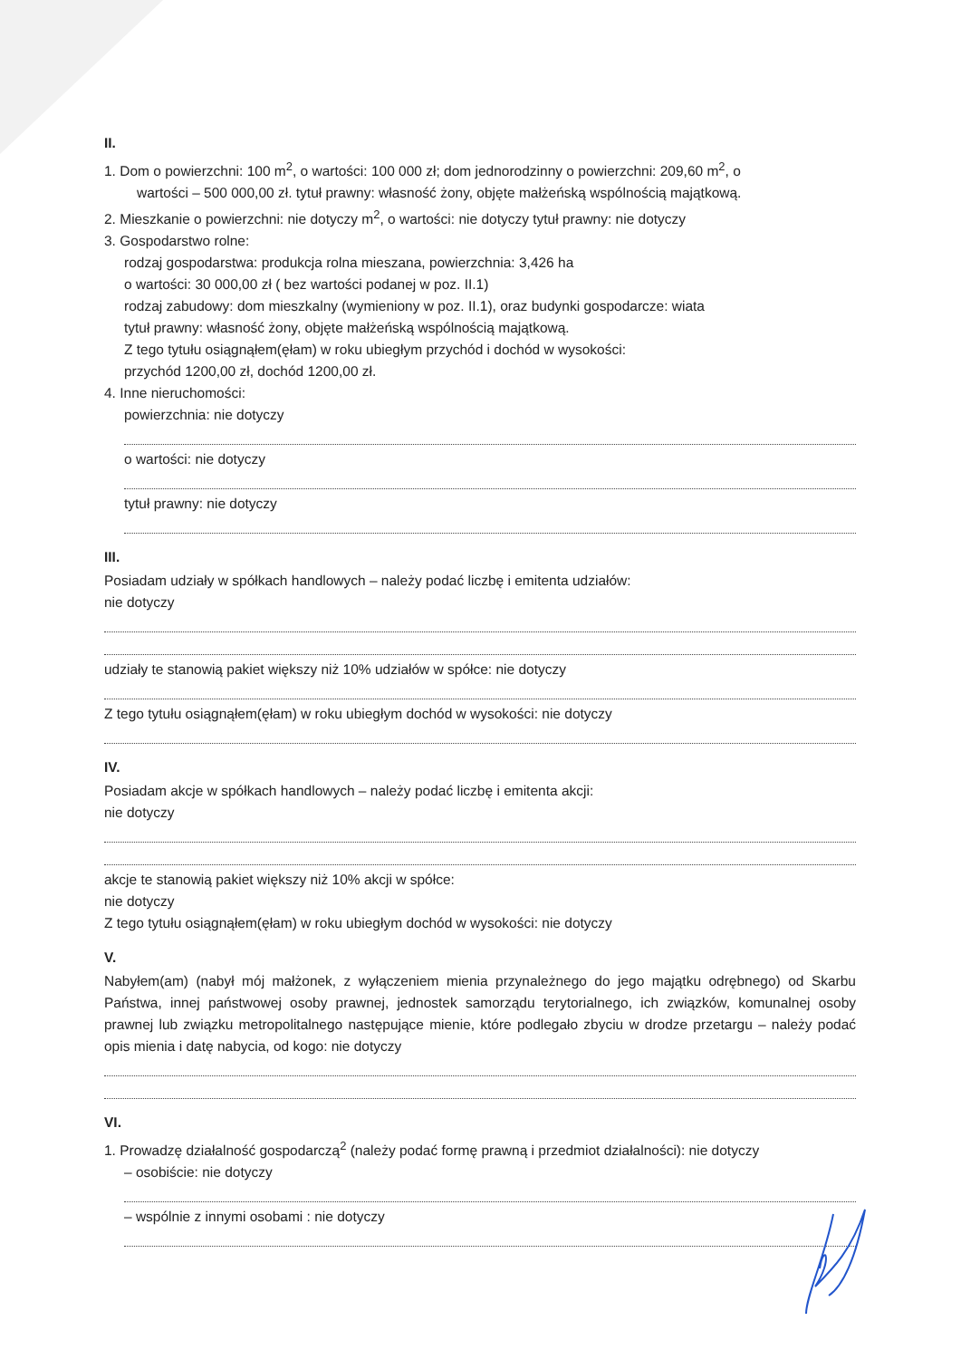II.
1. Dom o powierzchni: 100 m<sup>2</sup>, o wartości: 100 000 zł; dom jednorodzinny o powierzchni: 209,60 m<sup>2</sup>, o
wartości – 500 000,00 zł. tytuł prawny: własność żony, objęte małżeńską wspólnością majątkową.
2. Mieszkanie o powierzchni: nie dotyczy m<sup>2</sup>, o wartości: nie dotyczy tytuł prawny: nie dotyczy
3. Gospodarstwo rolne:
rodzaj gospodarstwa: produkcja rolna mieszana, powierzchnia: 3,426 ha
o wartości: 30 000,00 zł ( bez wartości podanej w poz. II.1)
rodzaj zabudowy: dom mieszkalny (wymieniony w poz. II.1), oraz budynki gospodarcze: wiata
tytuł prawny: własność żony, objęte małżeńską wspólnością majątkową.
Z tego tytułu osiągnąłem(ęłam) w roku ubiegłym przychód i dochód w wysokości:
przychód 1200,00 zł, dochód 1200,00 zł.
4. Inne nieruchomości:
powierzchnia: nie dotyczy
o wartości: nie dotyczy
tytuł prawny: nie dotyczy
III.
Posiadam udziały w spółkach handlowych – należy podać liczbę i emitenta udziałów:
nie dotyczy
udziały te stanowią pakiet większy niż 10% udziałów w spółce: nie dotyczy
Z tego tytułu osiągnąłem(ęłam) w roku ubiegłym dochód w wysokości: nie dotyczy
IV.
Posiadam akcje w spółkach handlowych – należy podać liczbę i emitenta akcji:
nie dotyczy
akcje te stanowią pakiet większy niż 10% akcji w spółce:
nie dotyczy
Z tego tytułu osiągnąłem(ęłam) w roku ubiegłym dochód w wysokości: nie dotyczy
V.
Nabyłem(am) (nabył mój małżonek, z wyłączeniem mienia przynależnego do jego majątku odrębnego) od Skarbu Państwa, innej państwowej osoby prawnej, jednostek samorządu terytorialnego, ich związków, komunalnej osoby prawnej lub związku metropolitalnego następujące mienie, które podlegało zbyciu w drodze przetargu – należy podać opis mienia i datę nabycia, od kogo: nie dotyczy
VI.
1. Prowadzę działalność gospodarczą<sup>2</sup> (należy podać formę prawną i przedmiot działalności): nie dotyczy
– osobiście: nie dotyczy
– wspólnie z innymi osobami : nie dotyczy